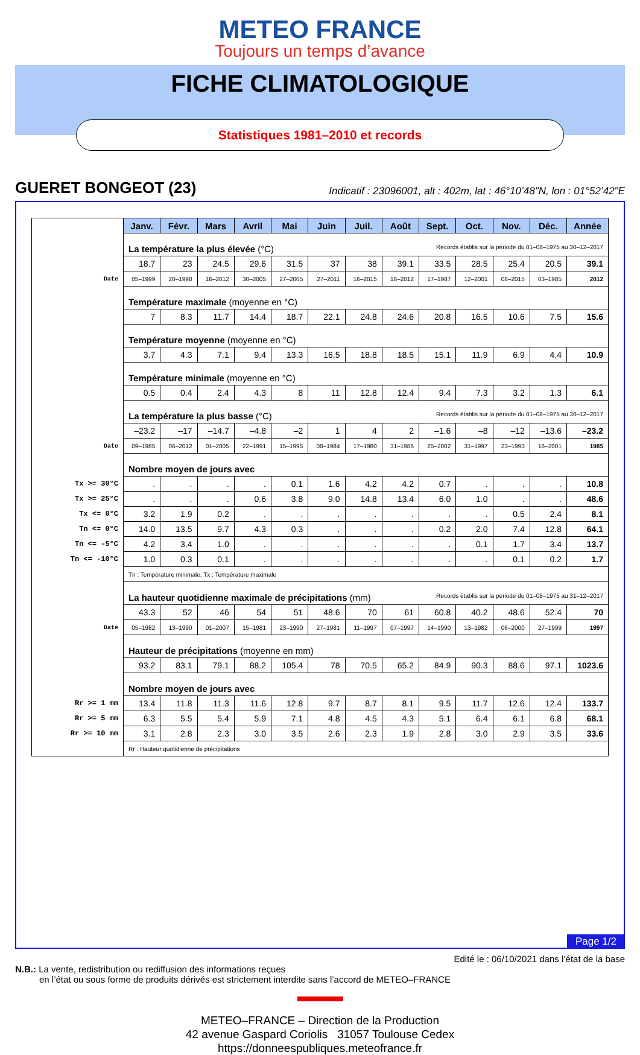METEO FRANCE
Toujours un temps d’avance
FICHE CLIMATOLOGIQUE
Statistiques 1981–2010 et records
GUERET BONGEOT (23) Indicatif : 23096001, alt : 402m, lat : 46°10’48"N, lon : 01°52’42"E
| | Janv. | Févr. | Mars | Avril | Mai | Juin | Juil. | Août | Sept. | Oct. | Nov. | Déc. | Année |
| | La température la plus élevée (°C) Records établis sur la période du 01–08–1975 au 30–12–2017 | | | | | | | | | | | | |
| | 18.7 | 23 | 24.5 | 29.6 | 31.5 | 37 | 38 | 39.1 | 33.5 | 28.5 | 25.4 | 20.5 | 39.1 |
| Date | 05–1999 | 20–1998 | 16–2012 | 30–2005 | 27–2005 | 27–2011 | 16–2015 | 18–2012 | 17–1987 | 12–2001 | 08–2015 | 03–1985 | 2012 |
| | Température maximale (moyenne en °C) | | | | | | | | | | | | |
| | 7 | 8.3 | 11.7 | 14.4 | 18.7 | 22.1 | 24.8 | 24.6 | 20.8 | 16.5 | 10.6 | 7.5 | 15.6 |
| | Température moyenne (moyenne en °C) | | | | | | | | | | | | |
| | 3.7 | 4.3 | 7.1 | 9.4 | 13.3 | 16.5 | 18.8 | 18.5 | 15.1 | 11.9 | 6.9 | 4.4 | 10.9 |
| | Température minimale (moyenne en °C) | | | | | | | | | | | | |
| | 0.5 | 0.4 | 2.4 | 4.3 | 8 | 11 | 12.8 | 12.4 | 9.4 | 7.3 | 3.2 | 1.3 | 6.1 |
| | La température la plus basse (°C) Records établis sur la période du 01–08–1975 au 30–12–2017 | | | | | | | | | | | | |
| | –23.2 | –17 | –14.7 | –4.8 | –2 | 1 | 4 | 2 | –1.6 | –8 | –12 | –13.6 | –23.2 |
| Date | 09–1985 | 06–2012 | 01–2005 | 22–1991 | 15–1995 | 08–1984 | 17–1980 | 31–1986 | 25–2002 | 31–1997 | 23–1993 | 16–2001 | 1985 |
| | Nombre moyen de jours avec | | | | | | | | | | | | |
| Tx >= 30°C | . | . | . | . | 0.1 | 1.6 | 4.2 | 4.2 | 0.7 | . | . | . | 10.8 |
| Tx >= 25°C | . | . | . | 0.6 | 3.8 | 9.0 | 14.8 | 13.4 | 6.0 | 1.0 | . | . | 48.6 |
| Tx <= 0°C | 3.2 | 1.9 | 0.2 | . | . | . | . | . | . | . | 0.5 | 2.4 | 8.1 |
| Tn <= 0°C | 14.0 | 13.5 | 9.7 | 4.3 | 0.3 | . | . | . | 0.2 | 2.0 | 7.4 | 12.8 | 64.1 |
| Tn <= -5°C | 4.2 | 3.4 | 1.0 | . | . | . | . | . | . | 0.1 | 1.7 | 3.4 | 13.7 |
| Tn <= -10°C | 1.0 | 0.3 | 0.1 | . | . | . | . | . | . | . | 0.1 | 0.2 | 1.7 |
| | Tn : Température minimale, Tx : Température maximale | | | | | | | | | | | | |
| | La hauteur quotidienne maximale de précipitations (mm) Records établis sur la période du 01–08–1975 au 31–12–2017 | | | | | | | | | | | | |
| | 43.3 | 52 | 46 | 54 | 51 | 48.6 | 70 | 61 | 60.8 | 40.2 | 48.6 | 52.4 | 70 |
| Date | 05–1982 | 13–1990 | 01–2007 | 15–1981 | 23–1990 | 27–1981 | 11–1997 | 07–1997 | 14–1990 | 13–1982 | 06–2000 | 27–1999 | 1997 |
| | Hauteur de précipitations (moyenne en mm) | | | | | | | | | | | | |
| | 93.2 | 83.1 | 79.1 | 88.2 | 105.4 | 78 | 70.5 | 65.2 | 84.9 | 90.3 | 88.6 | 97.1 | 1023.6 |
| | Nombre moyen de jours avec | | | | | | | | | | | | |
| Rr >= 1 mm | 13.4 | 11.8 | 11.3 | 11.6 | 12.8 | 9.7 | 8.7 | 8.1 | 9.5 | 11.7 | 12.6 | 12.4 | 133.7 |
| Rr >= 5 mm | 6.3 | 5.5 | 5.4 | 5.9 | 7.1 | 4.8 | 4.5 | 4.3 | 5.1 | 6.4 | 6.1 | 6.8 | 68.1 |
| Rr >= 10 mm | 3.1 | 2.8 | 2.3 | 3.0 | 3.5 | 2.6 | 2.3 | 1.9 | 2.8 | 3.0 | 2.9 | 3.5 | 33.6 |
| | Rr : Hauteur quotidienne de précipitations | | | | | | | | | | | | |
Page 1/2
Edité le : 06/10/2021 dans l’état de la base
N.B.: La vente, redistribution ou rediffusion des informations reçues
en l’état ou sous forme de produits dérivés est strictement interdite sans l’accord de METEO–FRANCE
METEO–FRANCE – Direction de la Production
42 avenue Gaspard Coriolis 31057 Toulouse Cedex
https://donneespubliques.meteofrance.fr